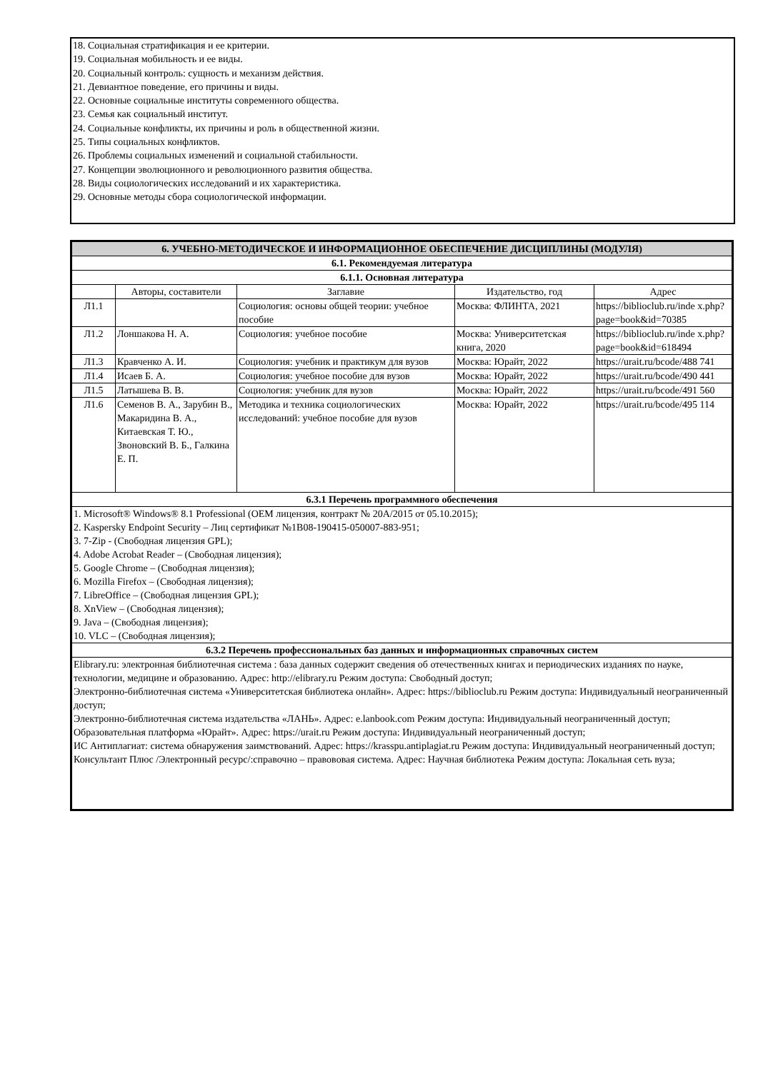18. Социальная стратификация и ее критерии.
19. Социальная мобильность и ее виды.
20. Социальный контроль: сущность и механизм действия.
21. Девиантное поведение, его причины и виды.
22. Основные социальные институты современного общества.
23. Семья как социальный институт.
24. Социальные конфликты, их причины и роль в общественной жизни.
25. Типы социальных конфликтов.
26. Проблемы социальных изменений и социальной стабильности.
27. Концепции эволюционного и революционного развития общества.
28. Виды социологических исследований и их характеристика.
29. Основные методы сбора социологической информации.
| 6. УЧЕБНО-МЕТОДИЧЕСКОЕ И ИНФОРМАЦИОННОЕ ОБЕСПЕЧЕНИЕ ДИСЦИПЛИНЫ (МОДУЛЯ) | | | | |
| --- | --- | --- | --- | --- |
| 6.1. Рекомендуемая литература | | | | |
| 6.1.1. Основная литература | | | | |
| | Авторы, составители | Заглавие | Издательство, год | Адрес |
| Л1.1 | | Социология: основы общей теории: учебное пособие | Москва: ФЛИНТА, 2021 | https://biblioclub.ru/inde x.php? page=book&id=70385 |
| Л1.2 | Лоншакова Н. А. | Социология: учебное пособие | Москва: Университетская книга, 2020 | https://biblioclub.ru/inde x.php? page=book&id=618494 |
| Л1.3 | Кравченко А. И. | Социология: учебник и практикум для вузов | Москва: Юрайт, 2022 | https://urait.ru/bcode/488 741 |
| Л1.4 | Исаев Б. А. | Социология: учебное пособие для вузов | Москва: Юрайт, 2022 | https://urait.ru/bcode/490 441 |
| Л1.5 | Латышева В. В. | Социология: учебник для вузов | Москва: Юрайт, 2022 | https://urait.ru/bcode/491 560 |
| Л1.6 | Семенов В. А., Зарубин В., Макаридина В. А., Китаевская Т. Ю., Звоновский В. Б., Галкина Е. П. | Методика и техника социологических исследований: учебное пособие для вузов | Москва: Юрайт, 2022 | https://urait.ru/bcode/495 114 |
| 6.3.1 Перечень программного обеспечения | | | | |
| 1. Microsoft® Windows® 8.1 Professional (OEM лицензия, контракт № 20А/2015 от 05.10.2015); 2. Kaspersky Endpoint Security – Лиц сертификат №1B08-190415-050007-883-951; 3. 7-Zip - (Свободная лицензия GPL); 4. Adobe Acrobat Reader – (Свободная лицензия); 5. Google Chrome – (Свободная лицензия); 6. Mozilla Firefox – (Свободная лицензия); 7. LibreOffice – (Свободная лицензия GPL); 8. XnView – (Свободная лицензия); 9. Java – (Свободная лицензия); 10. VLC – (Свободная лицензия); | | | | |
| 6.3.2 Перечень профессиональных баз данных и информационных справочных систем | | | | |
| Elibrary.ru: электронная библиотечная система : база данных содержит сведения об отечественных книгах и периодических изданиях по науке, технологии, медицине и образованию. Адрес: http://elibrary.ru Режим доступа: Свободный доступ; Электронно-библиотечная система «Университетская библиотека онлайн». Адрес: https://biblioclub.ru Режим доступа: Индивидуальный неограниченный доступ; Электронно-библиотечная система издательства «ЛАНЬ». Адрес: e.lanbook.com Режим доступа: Индивидуальный неограниченный доступ; Образовательная платформа «Юрайт». Адрес: https://urait.ru Режим доступа: Индивидуальный неограниченный доступ; ИС Антиплагиат: система обнаружения заимствований. Адрес: https://krasspu.antiplagiat.ru Режим доступа: Индивидуальный неограниченный доступ; Консультант Плюс /Электронный ресурс/:справочно – правововая система. Адрес: Научная библиотека Режим доступа: Локальная сеть вуза; | | | | |